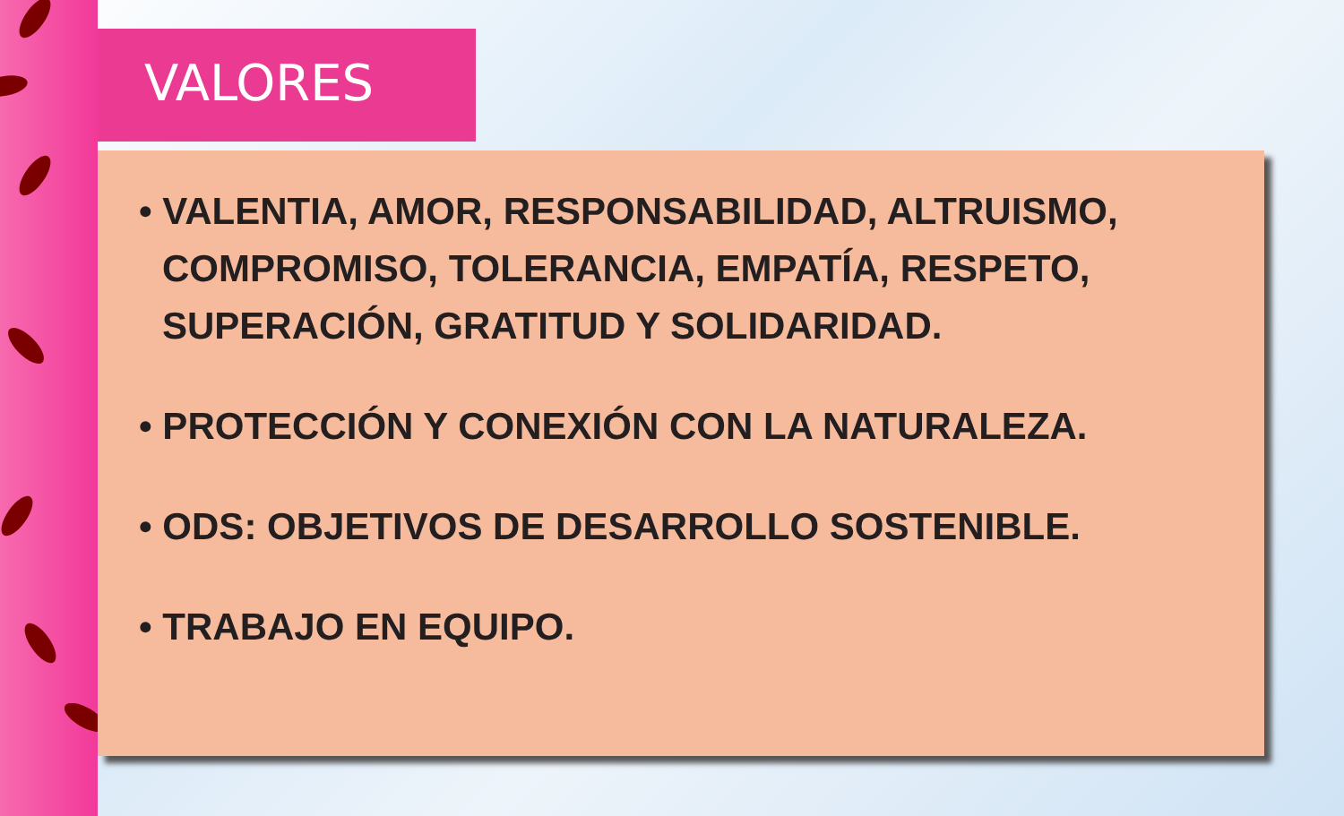VALORES
• VALENTIA, AMOR, RESPONSABILIDAD, ALTRUISMO, COMPROMISO, TOLERANCIA, EMPATÍA, RESPETO, SUPERACIÓN, GRATITUD Y SOLIDARIDAD.
• PROTECCIÓN Y CONEXIÓN CON LA NATURALEZA.
• ODS: OBJETIVOS DE DESARROLLO SOSTENIBLE.
• TRABAJO EN EQUIPO.